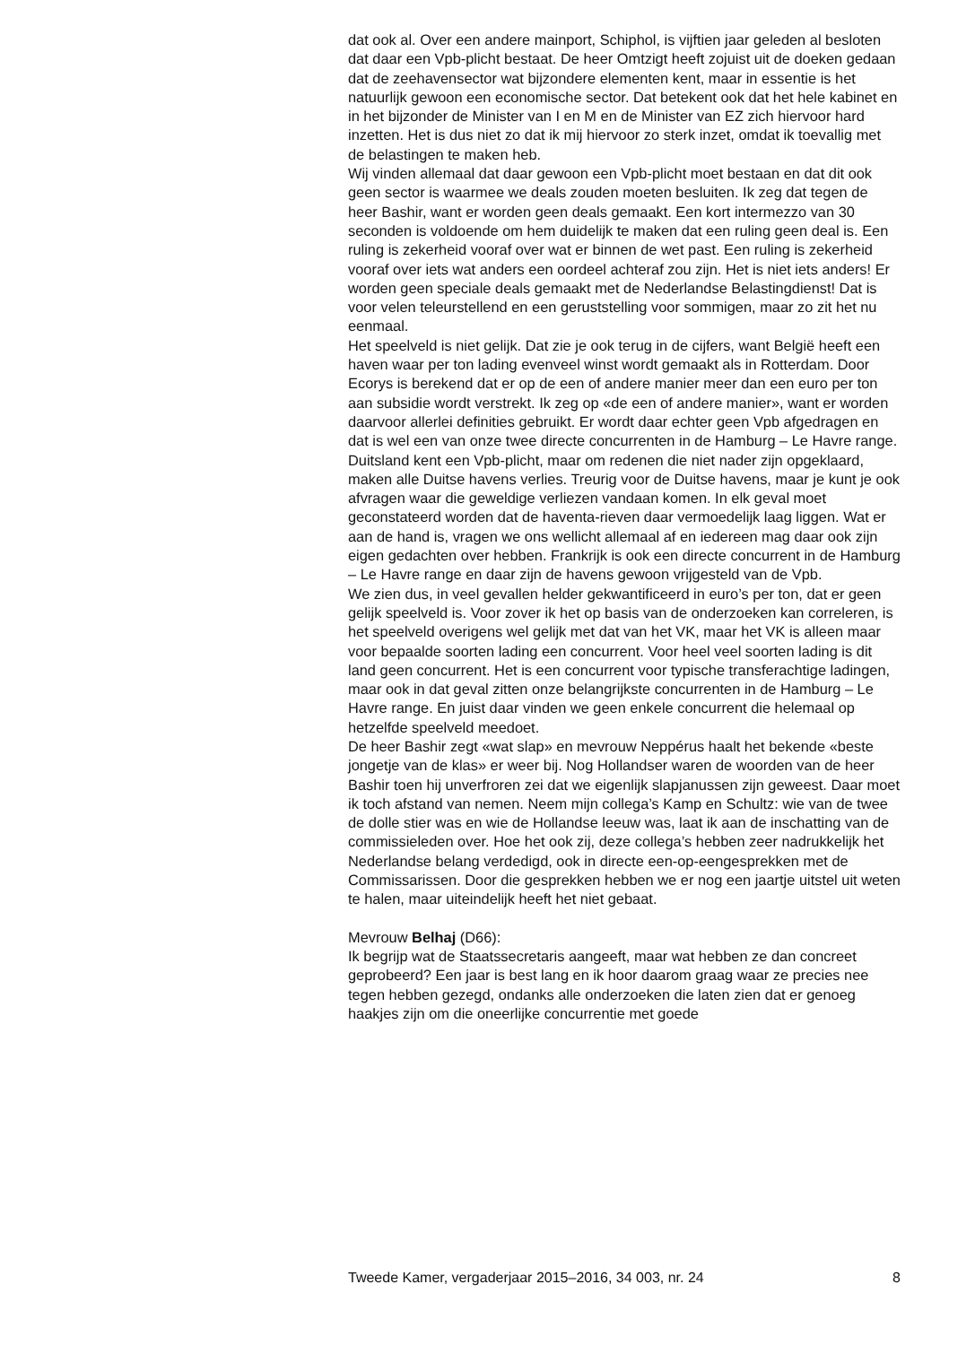dat ook al. Over een andere mainport, Schiphol, is vijftien jaar geleden al besloten dat daar een Vpb-plicht bestaat. De heer Omtzigt heeft zojuist uit de doeken gedaan dat de zeehavensector wat bijzondere elementen kent, maar in essentie is het natuurlijk gewoon een economische sector. Dat betekent ook dat het hele kabinet en in het bijzonder de Minister van I en M en de Minister van EZ zich hiervoor hard inzetten. Het is dus niet zo dat ik mij hiervoor zo sterk inzet, omdat ik toevallig met de belastingen te maken heb.
Wij vinden allemaal dat daar gewoon een Vpb-plicht moet bestaan en dat dit ook geen sector is waarmee we deals zouden moeten besluiten. Ik zeg dat tegen de heer Bashir, want er worden geen deals gemaakt. Een kort intermezzo van 30 seconden is voldoende om hem duidelijk te maken dat een ruling geen deal is. Een ruling is zekerheid vooraf over wat er binnen de wet past. Een ruling is zekerheid vooraf over iets wat anders een oordeel achteraf zou zijn. Het is niet iets anders! Er worden geen speciale deals gemaakt met de Nederlandse Belastingdienst! Dat is voor velen teleurstellend en een geruststelling voor sommigen, maar zo zit het nu eenmaal.
Het speelveld is niet gelijk. Dat zie je ook terug in de cijfers, want België heeft een haven waar per ton lading evenveel winst wordt gemaakt als in Rotterdam. Door Ecorys is berekend dat er op de een of andere manier meer dan een euro per ton aan subsidie wordt verstrekt. Ik zeg op «de een of andere manier», want er worden daarvoor allerlei definities gebruikt. Er wordt daar echter geen Vpb afgedragen en dat is wel een van onze twee directe concurrenten in de Hamburg – Le Havre range.
Duitsland kent een Vpb-plicht, maar om redenen die niet nader zijn opgeklaard, maken alle Duitse havens verlies. Treurig voor de Duitse havens, maar je kunt je ook afvragen waar die geweldige verliezen vandaan komen. In elk geval moet geconstateerd worden dat de haventa-rieven daar vermoedelijk laag liggen. Wat er aan de hand is, vragen we ons wellicht allemaal af en iedereen mag daar ook zijn eigen gedachten over hebben. Frankrijk is ook een directe concurrent in de Hamburg – Le Havre range en daar zijn de havens gewoon vrijgesteld van de Vpb.
We zien dus, in veel gevallen helder gekwantificeerd in euro’s per ton, dat er geen gelijk speelveld is. Voor zover ik het op basis van de onderzoeken kan correleren, is het speelveld overigens wel gelijk met dat van het VK, maar het VK is alleen maar voor bepaalde soorten lading een concurrent. Voor heel veel soorten lading is dit land geen concurrent. Het is een concurrent voor typische transferachtige ladingen, maar ook in dat geval zitten onze belangrijkste concurrenten in de Hamburg – Le Havre range. En juist daar vinden we geen enkele concurrent die helemaal op hetzelfde speelveld meedoet.
De heer Bashir zegt «wat slap» en mevrouw Neppérus haalt het bekende «beste jongetje van de klas» er weer bij. Nog Hollandser waren de woorden van de heer Bashir toen hij unverfroren zei dat we eigenlijk slapjanussen zijn geweest. Daar moet ik toch afstand van nemen. Neem mijn collega’s Kamp en Schultz: wie van de twee de dolle stier was en wie de Hollandse leeuw was, laat ik aan de inschatting van de commissieleden over. Hoe het ook zij, deze collega’s hebben zeer nadrukkelijk het Nederlandse belang verdedigd, ook in directe een-op-eengesprekken met de Commissarissen. Door die gesprekken hebben we er nog een jaartje uitstel uit weten te halen, maar uiteindelijk heeft het niet gebaat.
Mevrouw Belhaj (D66):
Ik begrijp wat de Staatssecretaris aangeeft, maar wat hebben ze dan concreet geprobeerd? Een jaar is best lang en ik hoor daarom graag waar ze precies nee tegen hebben gezegd, ondanks alle onderzoeken die laten zien dat er genoeg haakjes zijn om die oneerlijke concurrentie met goede
Tweede Kamer, vergaderjaar 2015–2016, 34 003, nr. 24 8